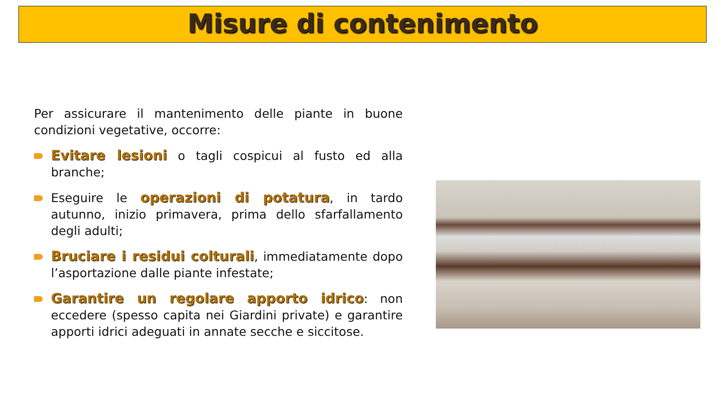Misure di contenimento
Per assicurare il mantenimento delle piante in buone condizioni vegetative, occorre:
Evitare lesioni o tagli cospicui al fusto ed alla branche;
Eseguire le operazioni di potatura, in tardo autunno, inizio primavera, prima dello sfarfallamento degli adulti;
Bruciare i residui colturali, immediatamente dopo l’asportazione dalle piante infestate;
Garantire un regolare apporto idrico: non eccedere (spesso capita nei Giardini private) e garantire apporti idrici adeguati in annate secche e siccitose.